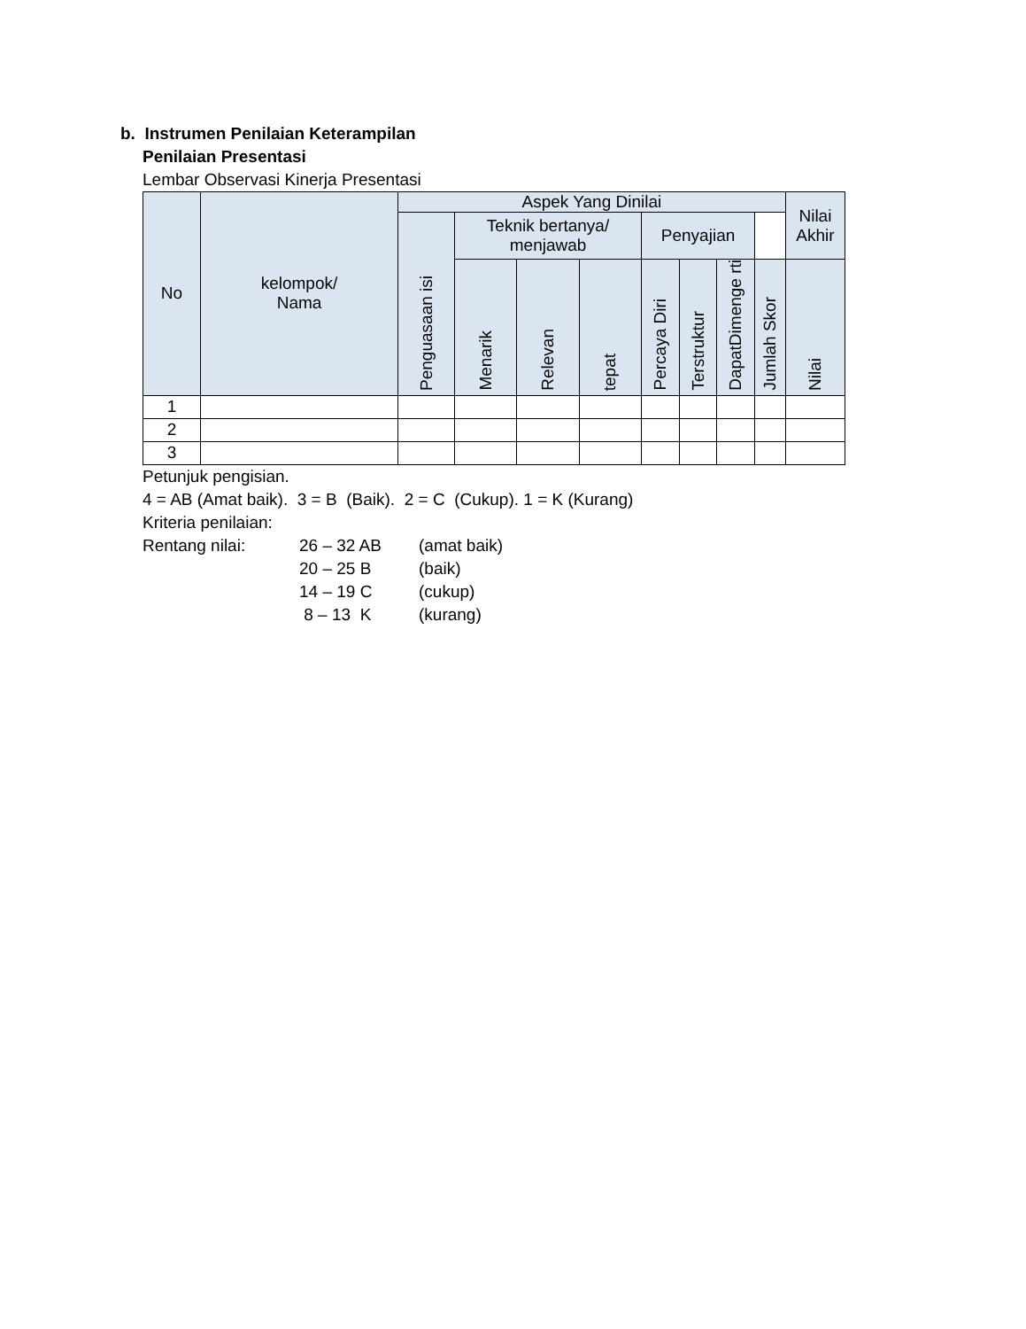b. Instrumen Penilaian Keterampilan
Penilaian Presentasi
Lembar Observasi Kinerja Presentasi
| No | kelompok/ Nama | Aspek Yang Dinilai | | | | | | | | Nilai Akhir |
| --- | --- | --- | --- | --- | --- | --- | --- | --- | --- | --- |
| | | Penguasaan isi | Teknik bertanya/ menjawab | | | Penyajian | | | | |
| | | | Menarik | Relevan | tepat | Percaya Diri | Terstruktur | DapatDimenge rti | Jumlah Skor | Nilai |
| 1 | | | | | | | | | | |
| 2 | | | | | | | | | | |
| 3 | | | | | | | | | | |
Petunjuk pengisian.
4 = AB (Amat baik). 3 = B (Baik). 2 = C (Cukup). 1 = K (Kurang)
Kriteria penilaian:
Rentang nilai: 26 – 32 AB (amat baik)
20 – 25 B (baik)
14 – 19 C (cukup)
8 – 13 K (kurang)